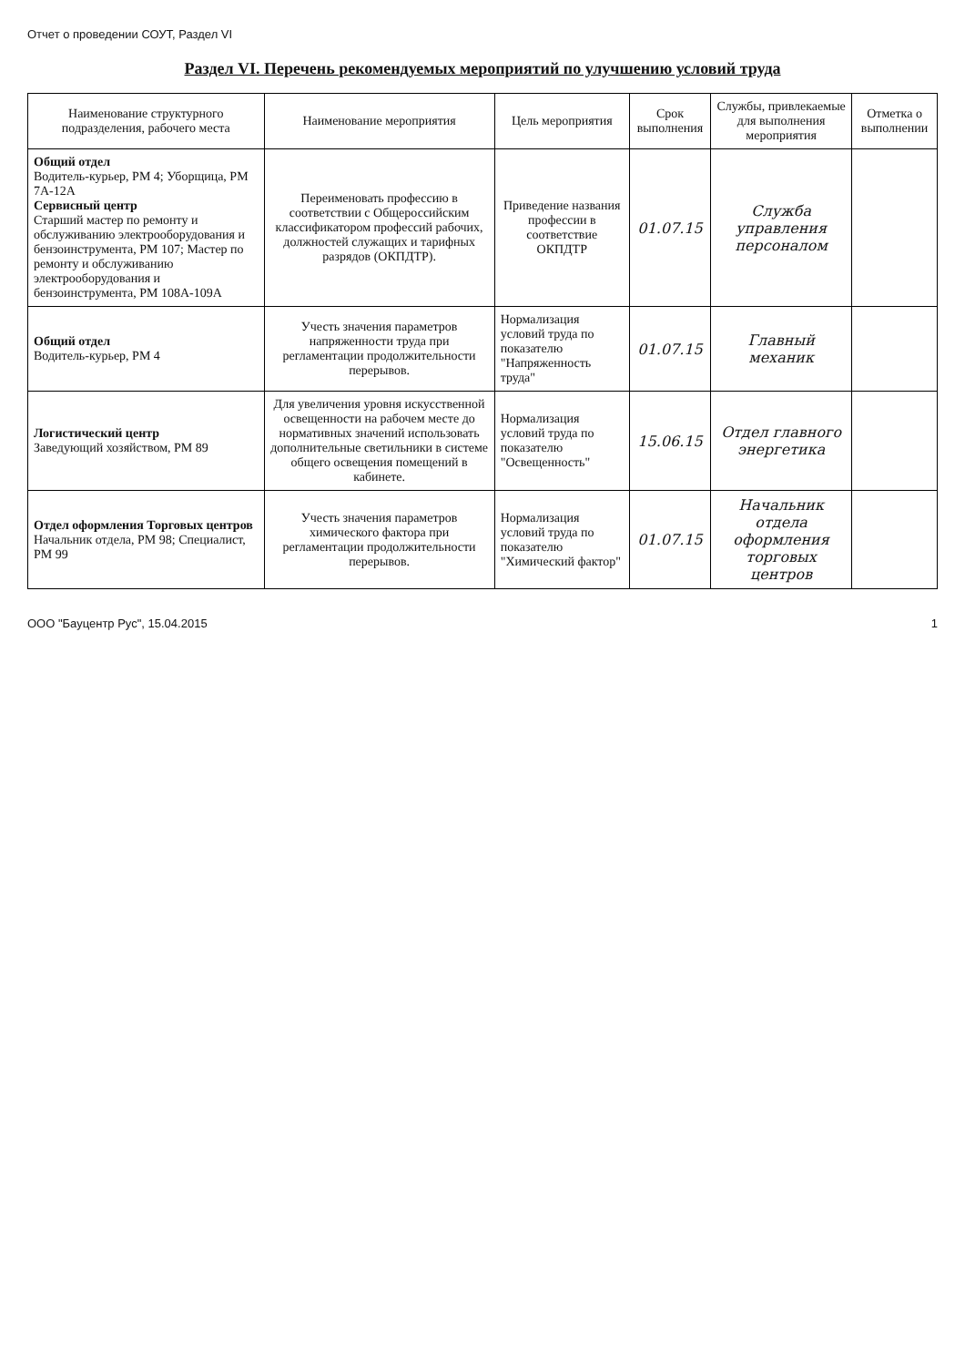Отчет о проведении СОУТ, Раздел VI
Раздел VI. Перечень рекомендуемых мероприятий по улучшению условий труда
| Наименование структурного подразделения, рабочего места | Наименование мероприятия | Цель мероприятия | Срок выполнения | Службы, привлекаемые для выполнения мероприятия | Отметка о выполнении |
| --- | --- | --- | --- | --- | --- |
| Общий отдел Водитель-курьер, РМ 4; Уборщица, РМ 7А-12А Сервисный центр Старший мастер по ремонту и обслуживанию электрооборудования и бензоинструмента, РМ 107; Мастер по ремонту и обслуживанию электрооборудования и бензоинструмента, РМ 108А-109А | Переименовать профессию в соответствии с Общероссийским классификатором профессий рабочих, должностей служащих и тарифных разрядов (ОКПДТР). | Приведение названия профессии в соответствие ОКПДТР | 01.07.15 | Служба управления персоналом | |
| Общий отдел Водитель-курьер, РМ 4 | Учесть значения параметров напряженности труда при регламентации продолжительности перерывов. | Нормализация условий труда по показателю "Напряженность труда" | 01.07.15 | Главный механик | |
| Логистический центр Заведующий хозяйством, РМ 89 | Для увеличения уровня искусственной освещенности на рабочем месте до нормативных значений использовать дополнительные светильники в системе общего освещения помещений в кабинете. | Нормализация условий труда по показателю "Освещенность" | 15.06.15 | Отдел главного энергетика | |
| Отдел оформления Торговых центров Начальник отдела, РМ 98; Специалист, РМ 99 | Учесть значения параметров химического фактора при регламентации продолжительности перерывов. | Нормализация условий труда по показателю "Химический фактор" | 01.07.15 | Начальник отдела оформления торговых центров | |
ООО "Бауцентр Рус", 15.04.2015 1